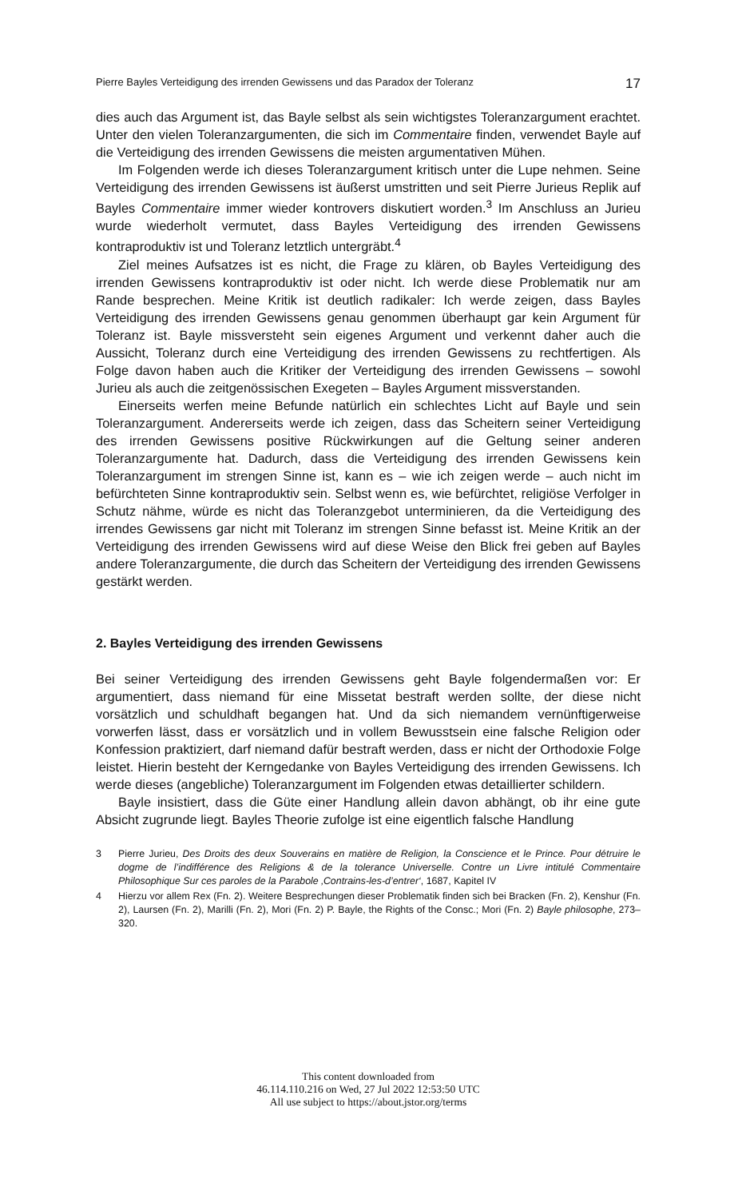Pierre Bayles Verteidigung des irrenden Gewissens und das Paradox der Toleranz 17
dies auch das Argument ist, das Bayle selbst als sein wichtigstes Toleranzargument erachtet. Unter den vielen Toleranzargumenten, die sich im Commentaire finden, verwendet Bayle auf die Verteidigung des irrenden Gewissens die meisten argumentativen Mühen.
Im Folgenden werde ich dieses Toleranzargument kritisch unter die Lupe nehmen. Seine Verteidigung des irrenden Gewissens ist äußerst umstritten und seit Pierre Jurieus Replik auf Bayles Commentaire immer wieder kontrovers diskutiert worden.<sup>3</sup> Im Anschluss an Jurieu wurde wiederholt vermutet, dass Bayles Verteidigung des irrenden Gewissens kontraproduktiv ist und Toleranz letztlich untergräbt.<sup>4</sup>
Ziel meines Aufsatzes ist es nicht, die Frage zu klären, ob Bayles Verteidigung des irrenden Gewissens kontraproduktiv ist oder nicht. Ich werde diese Problematik nur am Rande besprechen. Meine Kritik ist deutlich radikaler: Ich werde zeigen, dass Bayles Verteidigung des irrenden Gewissens genau genommen überhaupt gar kein Argument für Toleranz ist. Bayle missversteht sein eigenes Argument und verkennt daher auch die Aussicht, Toleranz durch eine Verteidigung des irrenden Gewissens zu rechtfertigen. Als Folge davon haben auch die Kritiker der Verteidigung des irrenden Gewissens – sowohl Jurieu als auch die zeitgenössischen Exegeten – Bayles Argument missverstanden.
Einerseits werfen meine Befunde natürlich ein schlechtes Licht auf Bayle und sein Toleranzargument. Andererseits werde ich zeigen, dass das Scheitern seiner Verteidigung des irrenden Gewissens positive Rückwirkungen auf die Geltung seiner anderen Toleranzargumente hat. Dadurch, dass die Verteidigung des irrenden Gewissens kein Toleranzargument im strengen Sinne ist, kann es – wie ich zeigen werde – auch nicht im befürchteten Sinne kontraproduktiv sein. Selbst wenn es, wie befürchtet, religiöse Verfolger in Schutz nähme, würde es nicht das Toleranzgebot unterminieren, da die Verteidigung des irrendes Gewissens gar nicht mit Toleranz im strengen Sinne befasst ist. Meine Kritik an der Verteidigung des irrenden Gewissens wird auf diese Weise den Blick frei geben auf Bayles andere Toleranzargumente, die durch das Scheitern der Verteidigung des irrenden Gewissens gestärkt werden.
2. Bayles Verteidigung des irrenden Gewissens
Bei seiner Verteidigung des irrenden Gewissens geht Bayle folgendermaßen vor: Er argumentiert, dass niemand für eine Missetat bestraft werden sollte, der diese nicht vorsätzlich und schuldhaft begangen hat. Und da sich niemandem vernünftigerweise vorwerfen lässt, dass er vorsätzlich und in vollem Bewusstsein eine falsche Religion oder Konfession praktiziert, darf niemand dafür bestraft werden, dass er nicht der Orthodoxie Folge leistet. Hierin besteht der Kerngedanke von Bayles Verteidigung des irrenden Gewissens. Ich werde dieses (angebliche) Toleranzargument im Folgenden etwas detaillierter schildern.
Bayle insistiert, dass die Güte einer Handlung allein davon abhängt, ob ihr eine gute Absicht zugrunde liegt. Bayles Theorie zufolge ist eine eigentlich falsche Handlung
3 Pierre Jurieu, Des Droits des deux Souverains en matière de Religion, la Conscience et le Prince. Pour détruire le dogme de l’indifférence des Religions & de la tolerance Universelle. Contre un Livre intitulé Commentaire Philosophique Sur ces paroles de la Parabole ‚Contrains-les-d’entrer‘, 1687, Kapitel IV
4 Hierzu vor allem Rex (Fn. 2). Weitere Besprechungen dieser Problematik finden sich bei Bracken (Fn. 2), Kenshur (Fn. 2), Laursen (Fn. 2), Marilli (Fn. 2), Mori (Fn. 2) P. Bayle, the Rights of the Consc.; Mori (Fn. 2) Bayle philosophe, 273–320.
This content downloaded from
46.114.110.216 on Wed, 27 Jul 2022 12:53:50 UTC
All use subject to https://about.jstor.org/terms